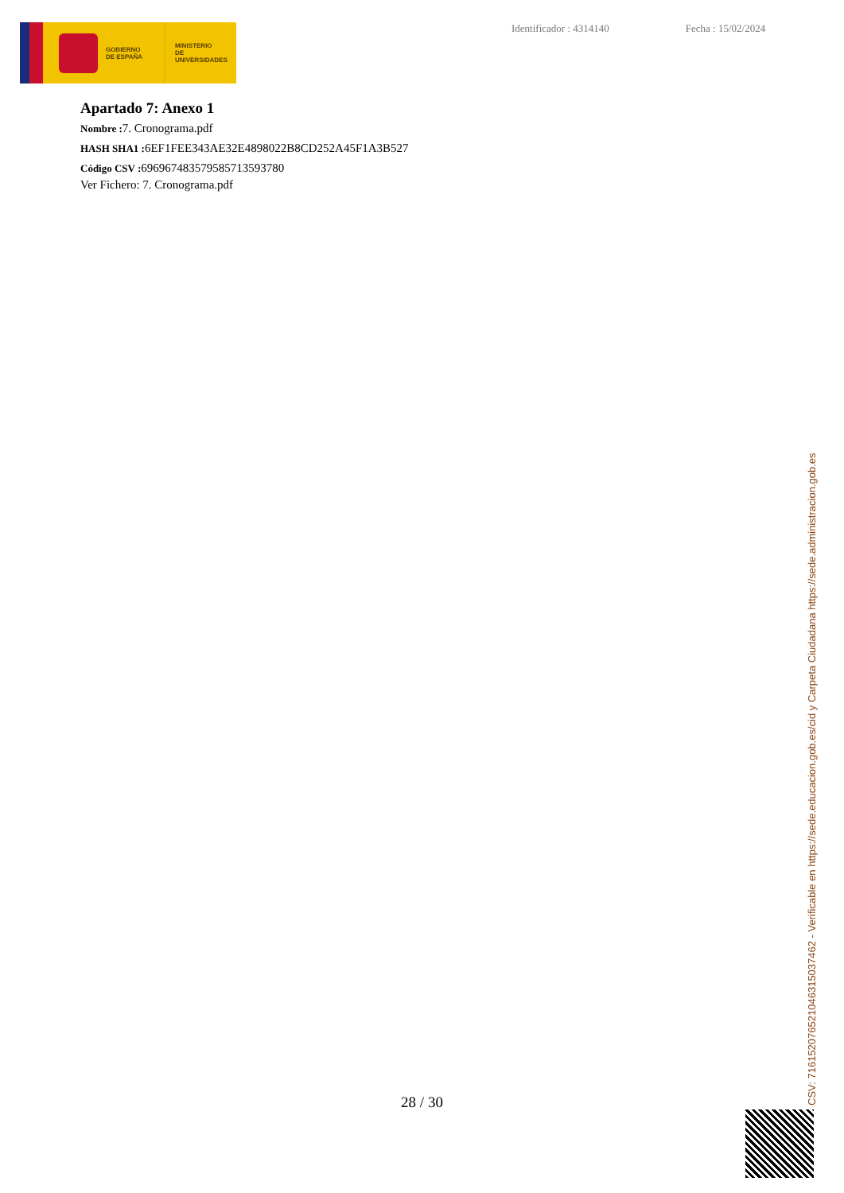GOBIERNO
DE ESPAÑA
MINISTERIO
DE UNIVERSIDADES
Identificador : 4314140 Fecha : 15/02/2024
Apartado 7: Anexo 1
Nombre : 7. Cronograma.pdf
HASH SHA1 : 6EF1FEE343AE32E4898022B8CD252A45F1A3B527
Código CSV : 696967483579585713593780
Ver Fichero: 7. Cronograma.pdf
28 / 30
CSV: 716152076521046315037462 - Verificable en https://sede.educacion.gob.es/cid y Carpeta Ciudadana https://sede.administracion.gob.es